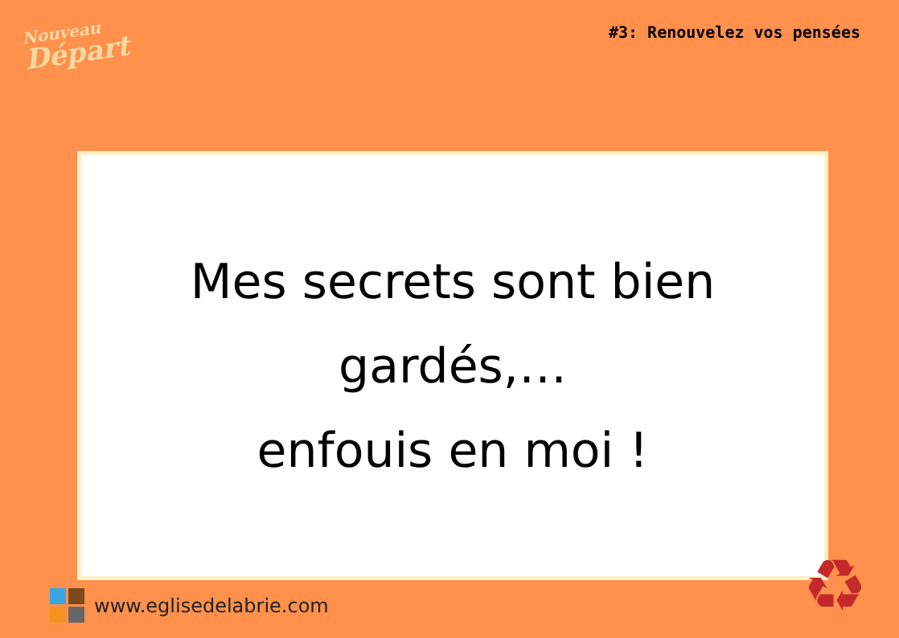Nouveau
Départ
#3: Renouvelez vos pensées
Mes secrets sont bien
gardés,…
enfouis en moi !
www.eglisedelabrie.com ♻